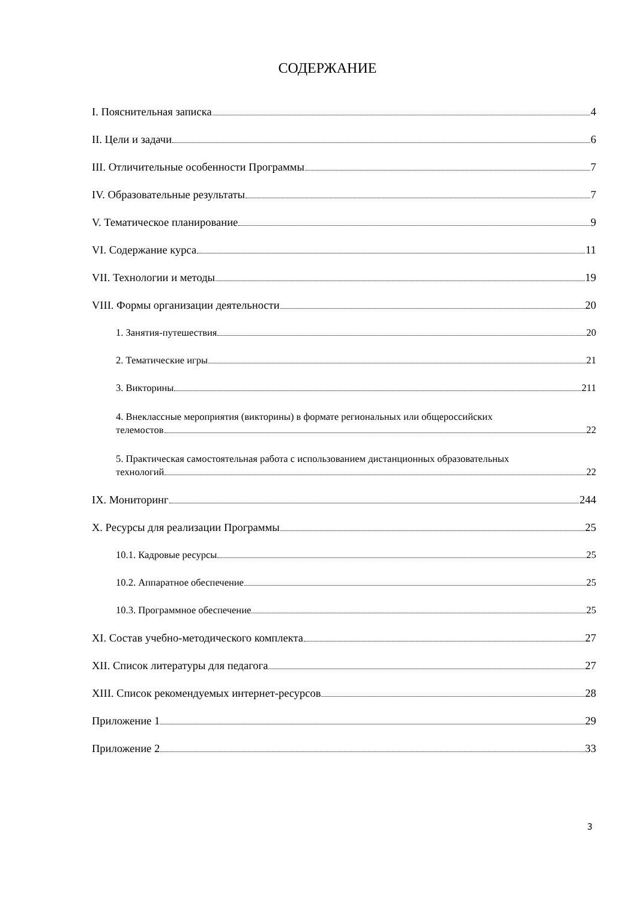СОДЕРЖАНИЕ
I. Пояснительная записка 4
II. Цели и задачи 6
III. Отличительные особенности Программы 7
IV. Образовательные результаты 7
V. Тематическое планирование 9
VI. Содержание курса 11
VII. Технологии и методы 19
VIII. Формы организации деятельности 20
1. Занятия-путешествия 20
2. Тематические игры 21
3. Викторины 211
4. Внеклассные мероприятия (викторины) в формате региональных или общероссийских
телемостов 22
5. Практическая самостоятельная работа с использованием дистанционных образовательных
технологий 22
IX. Мониторинг 244
X. Ресурсы для реализации Программы 25
10.1. Кадровые ресурсы 25
10.2. Аппаратное обеспечение 25
10.3. Программное обеспечение 25
XI. Состав учебно-методического комплекта 27
XII. Список литературы для педагога 27
XIII. Список рекомендуемых интернет-ресурсов 28
Приложение 1 29
Приложение 2 33
3